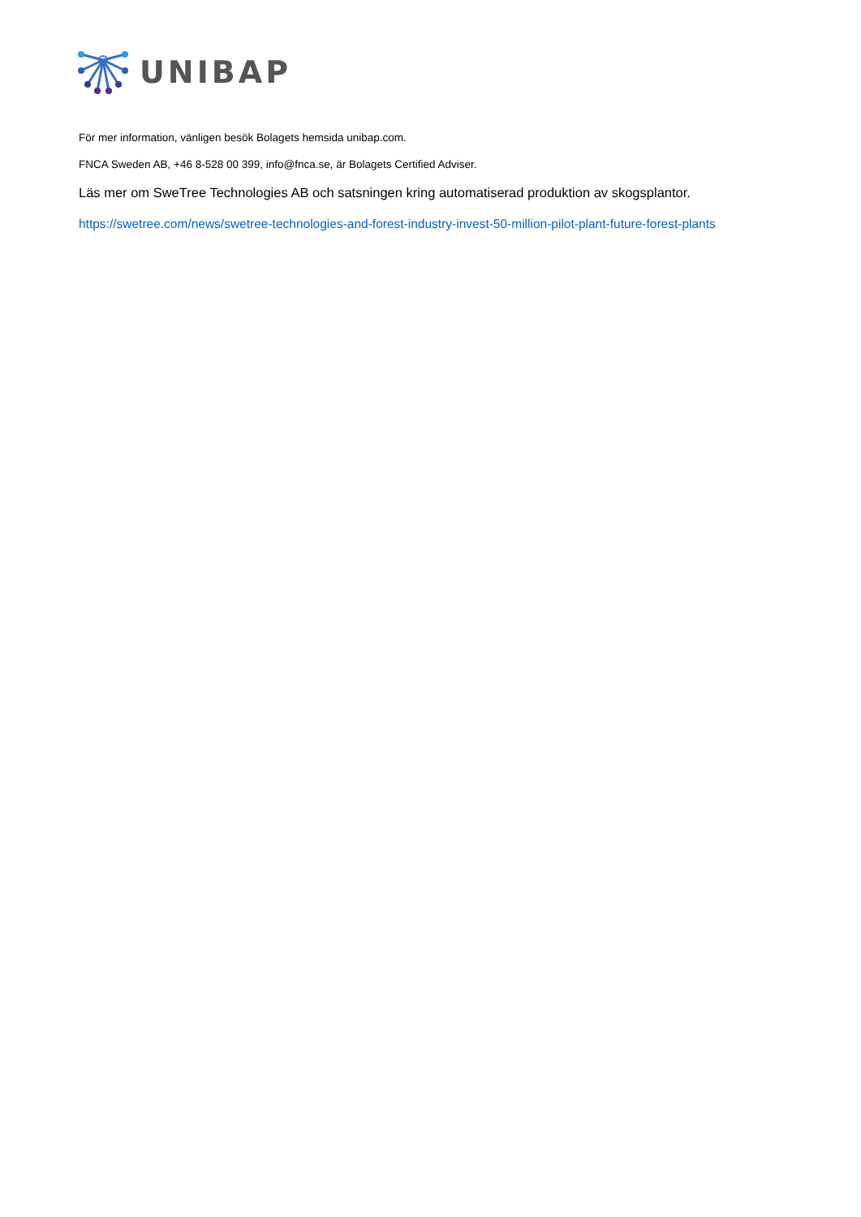UNIBAP
För mer information, vänligen besök Bolagets hemsida unibap.com.
FNCA Sweden AB, +46 8-528 00 399, info@fnca.se, är Bolagets Certified Adviser.
Läs mer om SweTree Technologies AB och satsningen kring automatiserad produktion av skogsplantor.
https://swetree.com/news/swetree-technologies-and-forest-industry-invest-50-million-pilot-plant-future-forest-plants